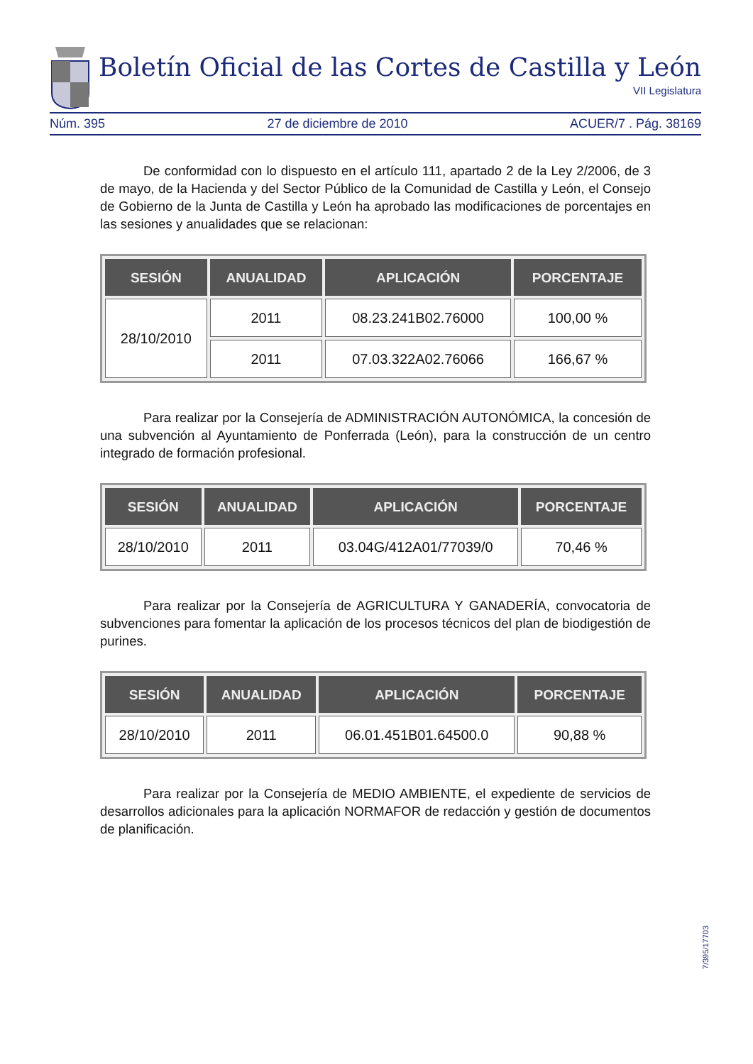Boletín Oficial de las Cortes de Castilla y León
VII Legislatura
Núm. 395 27 de diciembre de 2010 ACUER/7 . Pág. 38169
De conformidad con lo dispuesto en el artículo 111, apartado 2 de la Ley 2/2006, de 3 de mayo, de la Hacienda y del Sector Público de la Comunidad de Castilla y León, el Consejo de Gobierno de la Junta de Castilla y León ha aprobado las modificaciones de porcentajes en las sesiones y anualidades que se relacionan:
| SESIÓN | ANUALIDAD | APLICACIÓN | PORCENTAJE |
| --- | --- | --- | --- |
| 28/10/2010 | 2011 | 08.23.241B02.76000 | 100,00 % |
| | 2011 | 07.03.322A02.76066 | 166,67 % |
Para realizar por la Consejería de ADMINISTRACIÓN AUTONÓMICA, la concesión de una subvención al Ayuntamiento de Ponferrada (León), para la construcción de un centro integrado de formación profesional.
| SESIÓN | ANUALIDAD | APLICACIÓN | PORCENTAJE |
| --- | --- | --- | --- |
| 28/10/2010 | 2011 | 03.04G/412A01/77039/0 | 70,46 % |
Para realizar por la Consejería de AGRICULTURA Y GANADERÍA, convocatoria de subvenciones para fomentar la aplicación de los procesos técnicos del plan de biodigestión de purines.
| SESIÓN | ANUALIDAD | APLICACIÓN | PORCENTAJE |
| --- | --- | --- | --- |
| 28/10/2010 | 2011 | 06.01.451B01.64500.0 | 90,88 % |
Para realizar por la Consejería de MEDIO AMBIENTE, el expediente de servicios de desarrollos adicionales para la aplicación NORMAFOR de redacción y gestión de documentos de planificación.
7/395/17703